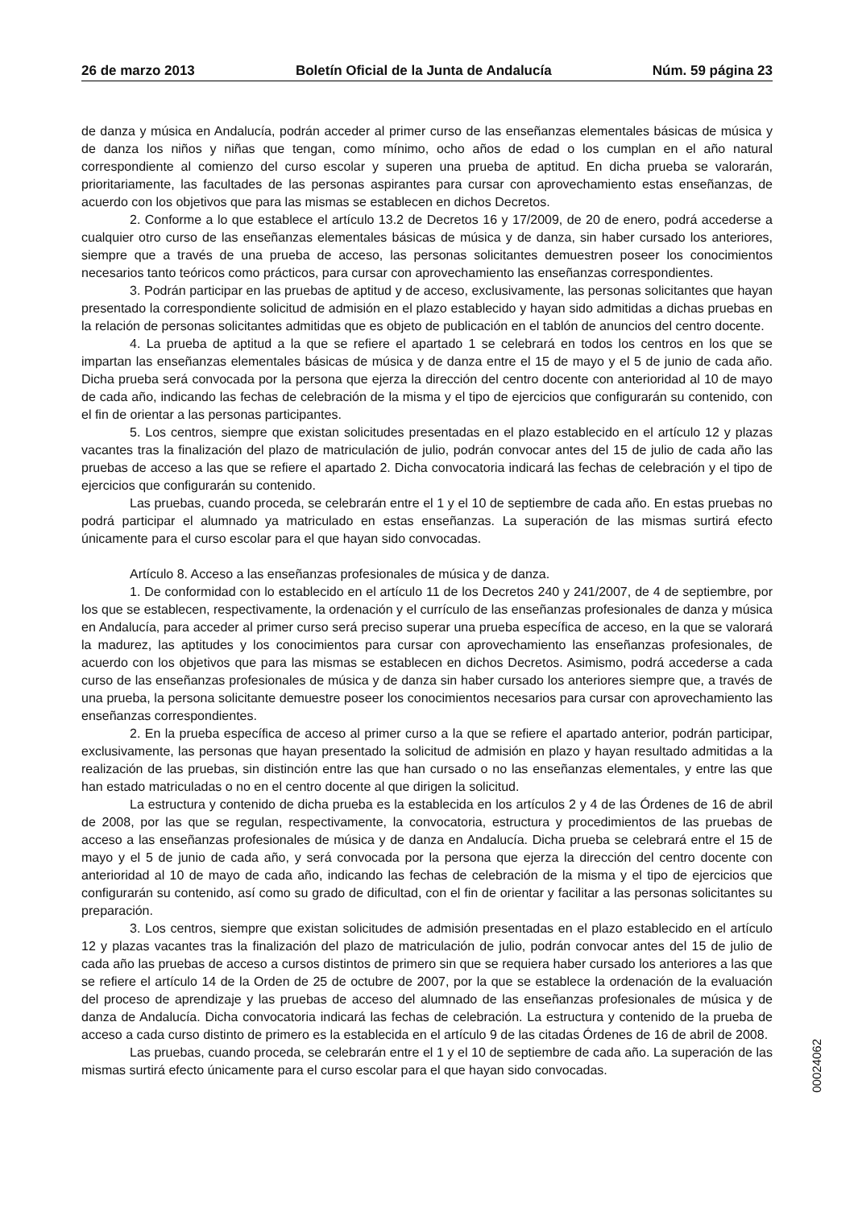26 de marzo 2013 Boletín Oficial de la Junta de Andalucía Núm. 59 página 23
de danza y música en Andalucía, podrán acceder al primer curso de las enseñanzas elementales básicas de música y de danza los niños y niñas que tengan, como mínimo, ocho años de edad o los cumplan en el año natural correspondiente al comienzo del curso escolar y superen una prueba de aptitud. En dicha prueba se valorarán, prioritariamente, las facultades de las personas aspirantes para cursar con aprovechamiento estas enseñanzas, de acuerdo con los objetivos que para las mismas se establecen en dichos Decretos.
2. Conforme a lo que establece el artículo 13.2 de Decretos 16 y 17/2009, de 20 de enero, podrá accederse a cualquier otro curso de las enseñanzas elementales básicas de música y de danza, sin haber cursado los anteriores, siempre que a través de una prueba de acceso, las personas solicitantes demuestren poseer los conocimientos necesarios tanto teóricos como prácticos, para cursar con aprovechamiento las enseñanzas correspondientes.
3. Podrán participar en las pruebas de aptitud y de acceso, exclusivamente, las personas solicitantes que hayan presentado la correspondiente solicitud de admisión en el plazo establecido y hayan sido admitidas a dichas pruebas en la relación de personas solicitantes admitidas que es objeto de publicación en el tablón de anuncios del centro docente.
4. La prueba de aptitud a la que se refiere el apartado 1 se celebrará en todos los centros en los que se impartan las enseñanzas elementales básicas de música y de danza entre el 15 de mayo y el 5 de junio de cada año. Dicha prueba será convocada por la persona que ejerza la dirección del centro docente con anterioridad al 10 de mayo de cada año, indicando las fechas de celebración de la misma y el tipo de ejercicios que configurarán su contenido, con el fin de orientar a las personas participantes.
5. Los centros, siempre que existan solicitudes presentadas en el plazo establecido en el artículo 12 y plazas vacantes tras la finalización del plazo de matriculación de julio, podrán convocar antes del 15 de julio de cada año las pruebas de acceso a las que se refiere el apartado 2. Dicha convocatoria indicará las fechas de celebración y el tipo de ejercicios que configurarán su contenido.
Las pruebas, cuando proceda, se celebrarán entre el 1 y el 10 de septiembre de cada año. En estas pruebas no podrá participar el alumnado ya matriculado en estas enseñanzas. La superación de las mismas surtirá efecto únicamente para el curso escolar para el que hayan sido convocadas.
Artículo 8. Acceso a las enseñanzas profesionales de música y de danza.
1. De conformidad con lo establecido en el artículo 11 de los Decretos 240 y 241/2007, de 4 de septiembre, por los que se establecen, respectivamente, la ordenación y el currículo de las enseñanzas profesionales de danza y música en Andalucía, para acceder al primer curso será preciso superar una prueba específica de acceso, en la que se valorará la madurez, las aptitudes y los conocimientos para cursar con aprovechamiento las enseñanzas profesionales, de acuerdo con los objetivos que para las mismas se establecen en dichos Decretos. Asimismo, podrá accederse a cada curso de las enseñanzas profesionales de música y de danza sin haber cursado los anteriores siempre que, a través de una prueba, la persona solicitante demuestre poseer los conocimientos necesarios para cursar con aprovechamiento las enseñanzas correspondientes.
2. En la prueba específica de acceso al primer curso a la que se refiere el apartado anterior, podrán participar, exclusivamente, las personas que hayan presentado la solicitud de admisión en plazo y hayan resultado admitidas a la realización de las pruebas, sin distinción entre las que han cursado o no las enseñanzas elementales, y entre las que han estado matriculadas o no en el centro docente al que dirigen la solicitud.
La estructura y contenido de dicha prueba es la establecida en los artículos 2 y 4 de las Órdenes de 16 de abril de 2008, por las que se regulan, respectivamente, la convocatoria, estructura y procedimientos de las pruebas de acceso a las enseñanzas profesionales de música y de danza en Andalucía. Dicha prueba se celebrará entre el 15 de mayo y el 5 de junio de cada año, y será convocada por la persona que ejerza la dirección del centro docente con anterioridad al 10 de mayo de cada año, indicando las fechas de celebración de la misma y el tipo de ejercicios que configurarán su contenido, así como su grado de dificultad, con el fin de orientar y facilitar a las personas solicitantes su preparación.
3. Los centros, siempre que existan solicitudes de admisión presentadas en el plazo establecido en el artículo 12 y plazas vacantes tras la finalización del plazo de matriculación de julio, podrán convocar antes del 15 de julio de cada año las pruebas de acceso a cursos distintos de primero sin que se requiera haber cursado los anteriores a las que se refiere el artículo 14 de la Orden de 25 de octubre de 2007, por la que se establece la ordenación de la evaluación del proceso de aprendizaje y las pruebas de acceso del alumnado de las enseñanzas profesionales de música y de danza de Andalucía. Dicha convocatoria indicará las fechas de celebración. La estructura y contenido de la prueba de acceso a cada curso distinto de primero es la establecida en el artículo 9 de las citadas Órdenes de 16 de abril de 2008.
Las pruebas, cuando proceda, se celebrarán entre el 1 y el 10 de septiembre de cada año. La superación de las mismas surtirá efecto únicamente para el curso escolar para el que hayan sido convocadas.
00024062